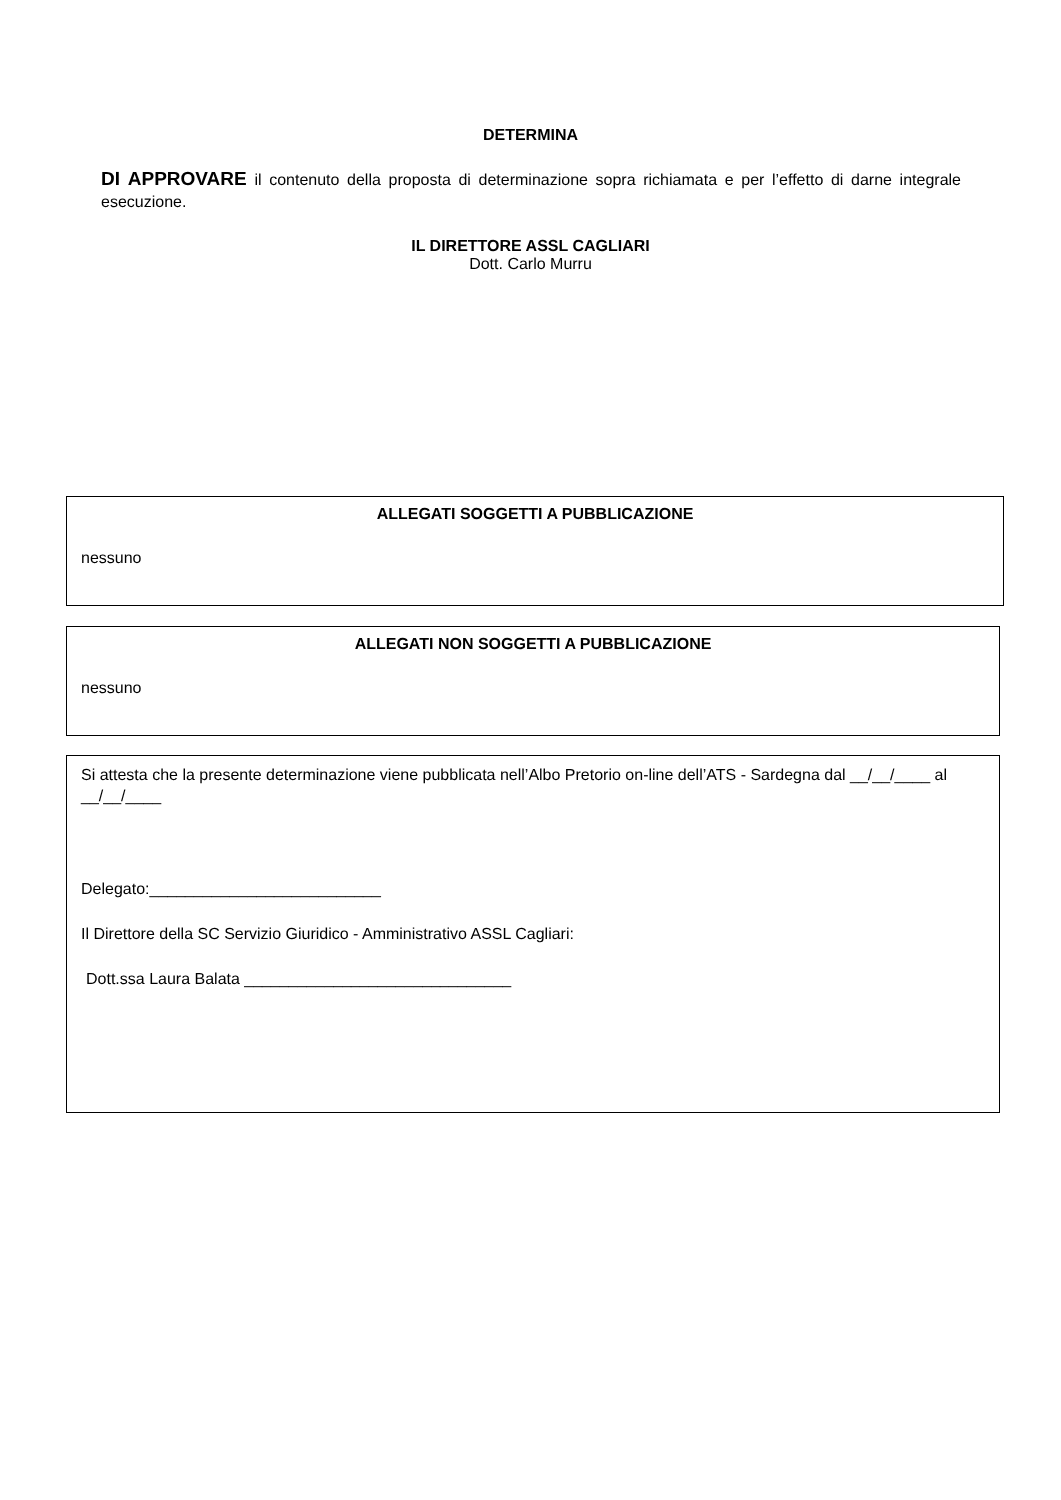DETERMINA
DI APPROVARE il contenuto della proposta di determinazione sopra richiamata e per l’effetto di darne integrale esecuzione.
IL DIRETTORE ASSL CAGLIARI
Dott. Carlo Murru
ALLEGATI SOGGETTI A PUBBLICAZIONE
nessuno
ALLEGATI NON SOGGETTI A PUBBLICAZIONE
nessuno
Si attesta che la presente determinazione viene pubblicata nell’Albo Pretorio on-line dell’ATS - Sardegna dal __/__/____ al __/__/____
Delegato:__________________________
Il Direttore della SC Servizio Giuridico - Amministrativo ASSL Cagliari:
Dott.ssa Laura Balata ______________________________